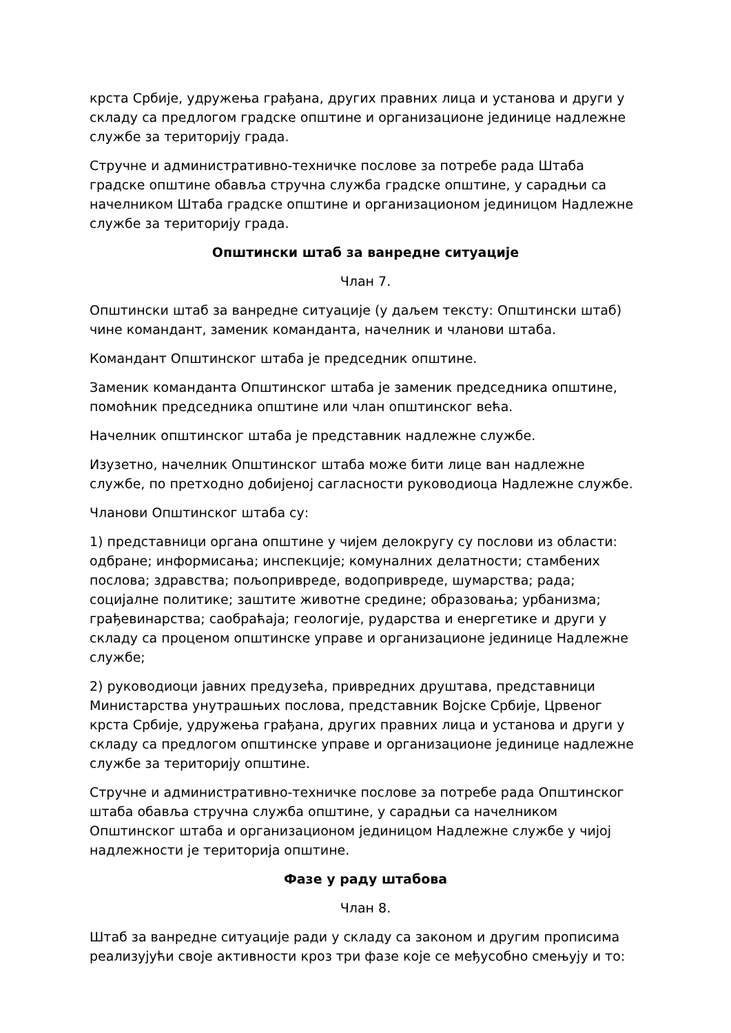крста Србије, удружења грађана, других правних лица и установа и други у складу са предлогом градске општине и организационе јединице надлежне службе за територију града.
Стручне и административно-техничке послове за потребе рада Штаба градске општине обавља стручна служба градске општине, у сарадњи са начелником Штаба градске општине и организационом јединицом Надлежне службе за територију града.
Општински штаб за ванредне ситуације
Члан 7.
Општински штаб за ванредне ситуације (у даљем тексту: Општински штаб) чине командант, заменик команданта, начелник и чланови штаба.
Командант Општинског штаба је председник општине.
Заменик команданта Општинског штаба је заменик председника општине, помоћник председника општине или члан општинског већа.
Начелник општинског штаба је представник надлежне службе.
Изузетно, начелник Општинског штаба може бити лице ван надлежне службе, по претходно добијеној сагласности руководиоца Надлежне службе.
Чланови Општинског штаба су:
1) представници органа општине у чијем делокругу су послови из области: одбране; информисања; инспекције; комуналних делатности; стамбених послова; здравства; пољопривреде, водопривреде, шумарства; рада; социјалне политике; заштите животне средине; образовања; урбанизма; грађевинарства; саобраћаја; геологије, рударства и енергетике и други у складу са проценом општинске управе и организационе јединице Надлежне службе;
2) руководиоци јавних предузећа, привредних друштава, представници Министарства унутрашњих послова, представник Војске Србије, Црвеног крста Србије, удружења грађана, других правних лица и установа и други у складу са предлогом општинске управе и организационе јединице надлежне службе за територију општине.
Стручне и административно-техничке послове за потребе рада Општинског штаба обавља стручна служба општине, у сарадњи са начелником Општинског штаба и организационом јединицом Надлежне службе у чијој надлежности је територија општине.
Фазе у раду штабова
Члан 8.
Штаб за ванредне ситуације ради у складу са законом и другим прописима реализујући своје активности кроз три фазе које се међусобно смењују и то: